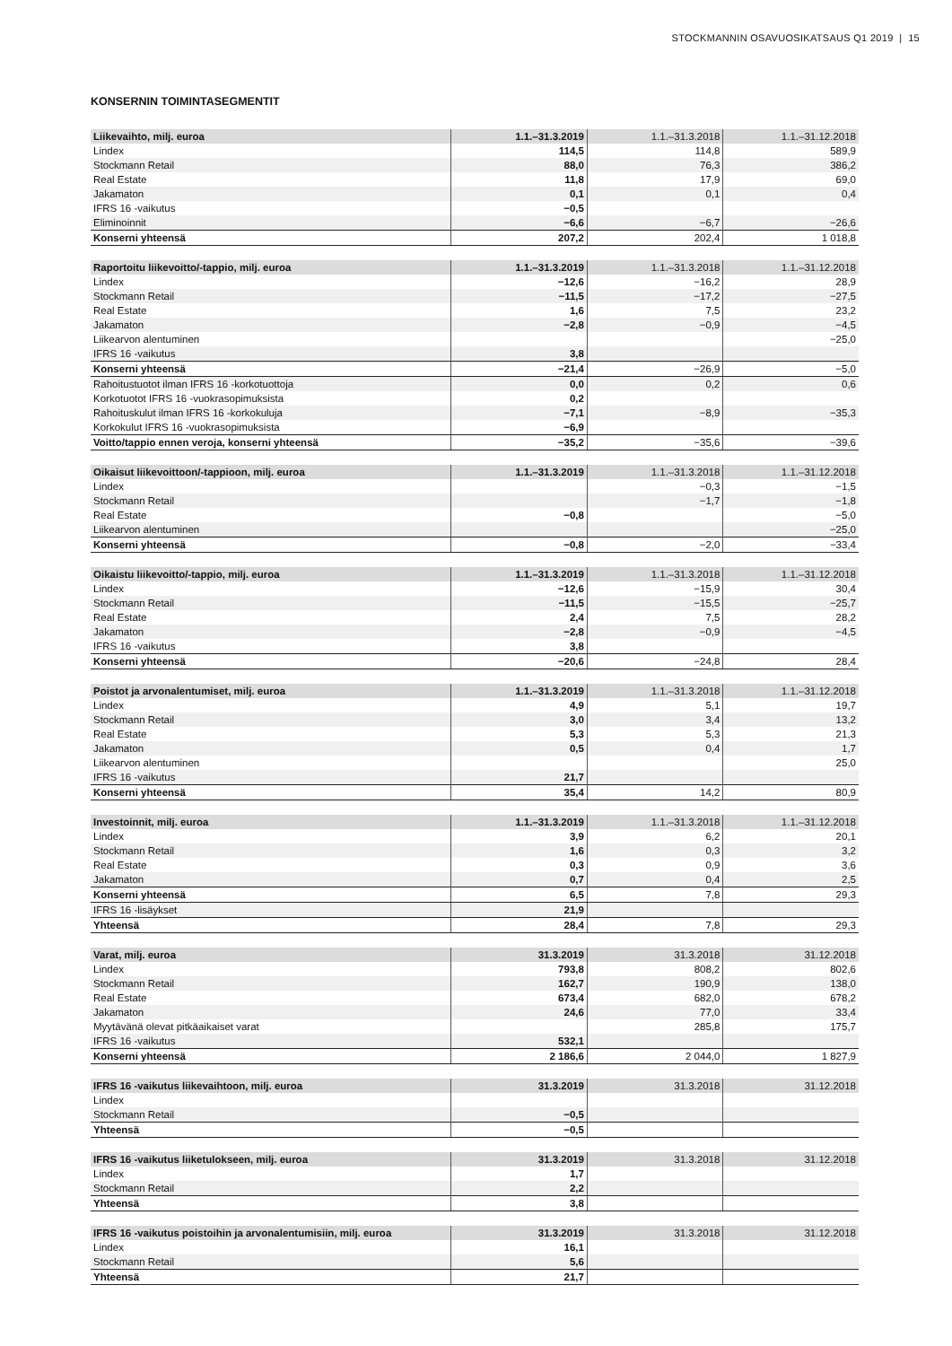STOCKMANNIN OSAVUOSIKATSAUS Q1 2019 | 15
KONSERNIN TOIMINTASEGMENTIT
| Liikevaihto, milj. euroa | 1.1.–31.3.2019 | 1.1.–31.3.2018 | 1.1.–31.12.2018 |
| --- | --- | --- | --- |
| Lindex | 114,5 | 114,8 | 589,9 |
| Stockmann Retail | 88,0 | 76,3 | 386,2 |
| Real Estate | 11,8 | 17,9 | 69,0 |
| Jakamaton | 0,1 | 0,1 | 0,4 |
| IFRS 16 -vaikutus | −0,5 | | |
| Eliminoinnit | −6,6 | −6,7 | −26,6 |
| Konserni yhteensä | 207,2 | 202,4 | 1 018,8 |
| Raportoitu liikevoitto/-tappio, milj. euroa | 1.1.–31.3.2019 | 1.1.–31.3.2018 | 1.1.–31.12.2018 |
| --- | --- | --- | --- |
| Lindex | −12,6 | −16,2 | 28,9 |
| Stockmann Retail | −11,5 | −17,2 | −27,5 |
| Real Estate | 1,6 | 7,5 | 23,2 |
| Jakamaton | −2,8 | −0,9 | −4,5 |
| Liikearvon alentuminen | | | −25,0 |
| IFRS 16 -vaikutus | 3,8 | | |
| Konserni yhteensä | −21,4 | −26,9 | −5,0 |
| Rahoitustuotot ilman IFRS 16 -korkotuottoja | 0,0 | 0,2 | 0,6 |
| Korkotuotot IFRS 16 -vuokrasopimuksista | 0,2 | | |
| Rahoituskulut ilman IFRS 16 -korkokuluja | −7,1 | −8,9 | −35,3 |
| Korkokulut IFRS 16 -vuokrasopimuksista | −6,9 | | |
| Voitto/tappio ennen veroja, konserni yhteensä | −35,2 | −35,6 | −39,6 |
| Oikaisut liikevoittoon/-tappioon, milj. euroa | 1.1.–31.3.2019 | 1.1.–31.3.2018 | 1.1.–31.12.2018 |
| --- | --- | --- | --- |
| Lindex | | −0,3 | −1,5 |
| Stockmann Retail | | −1,7 | −1,8 |
| Real Estate | −0,8 | | −5,0 |
| Liikearvon alentuminen | | | −25,0 |
| Konserni yhteensä | −0,8 | −2,0 | −33,4 |
| Oikaistu liikevoitto/-tappio, milj. euroa | 1.1.–31.3.2019 | 1.1.–31.3.2018 | 1.1.–31.12.2018 |
| --- | --- | --- | --- |
| Lindex | −12,6 | −15,9 | 30,4 |
| Stockmann Retail | −11,5 | −15,5 | −25,7 |
| Real Estate | 2,4 | 7,5 | 28,2 |
| Jakamaton | −2,8 | −0,9 | −4,5 |
| IFRS 16 -vaikutus | 3,8 | | |
| Konserni yhteensä | −20,6 | −24,8 | 28,4 |
| Poistot ja arvonalentumiset, milj. euroa | 1.1.–31.3.2019 | 1.1.–31.3.2018 | 1.1.–31.12.2018 |
| --- | --- | --- | --- |
| Lindex | 4,9 | 5,1 | 19,7 |
| Stockmann Retail | 3,0 | 3,4 | 13,2 |
| Real Estate | 5,3 | 5,3 | 21,3 |
| Jakamaton | 0,5 | 0,4 | 1,7 |
| Liikearvon alentuminen | | | 25,0 |
| IFRS 16 -vaikutus | 21,7 | | |
| Konserni yhteensä | 35,4 | 14,2 | 80,9 |
| Investoinnit, milj. euroa | 1.1.–31.3.2019 | 1.1.–31.3.2018 | 1.1.–31.12.2018 |
| --- | --- | --- | --- |
| Lindex | 3,9 | 6,2 | 20,1 |
| Stockmann Retail | 1,6 | 0,3 | 3,2 |
| Real Estate | 0,3 | 0,9 | 3,6 |
| Jakamaton | 0,7 | 0,4 | 2,5 |
| Konserni yhteensä | 6,5 | 7,8 | 29,3 |
| IFRS 16 -lisäykset | 21,9 | | |
| Yhteensä | 28,4 | 7,8 | 29,3 |
| Varat, milj. euroa | 31.3.2019 | 31.3.2018 | 31.12.2018 |
| --- | --- | --- | --- |
| Lindex | 793,8 | 808,2 | 802,6 |
| Stockmann Retail | 162,7 | 190,9 | 138,0 |
| Real Estate | 673,4 | 682,0 | 678,2 |
| Jakamaton | 24,6 | 77,0 | 33,4 |
| Myytävänä olevat pitkäaikaiset varat | | 285,8 | 175,7 |
| IFRS 16 -vaikutus | 532,1 | | |
| Konserni yhteensä | 2 186,6 | 2 044,0 | 1 827,9 |
| IFRS 16 -vaikutus liikevaihtoon, milj. euroa | 31.3.2019 | 31.3.2018 | 31.12.2018 |
| --- | --- | --- | --- |
| Lindex | | | |
| Stockmann Retail | −0,5 | | |
| Yhteensä | −0,5 | | |
| IFRS 16 -vaikutus liiketulokseen, milj. euroa | 31.3.2019 | 31.3.2018 | 31.12.2018 |
| --- | --- | --- | --- |
| Lindex | 1,7 | | |
| Stockmann Retail | 2,2 | | |
| Yhteensä | 3,8 | | |
| IFRS 16 -vaikutus poistoihin ja arvonalentumisiin, milj. euroa | 31.3.2019 | 31.3.2018 | 31.12.2018 |
| --- | --- | --- | --- |
| Lindex | 16,1 | | |
| Stockmann Retail | 5,6 | | |
| Yhteensä | 21,7 | | |